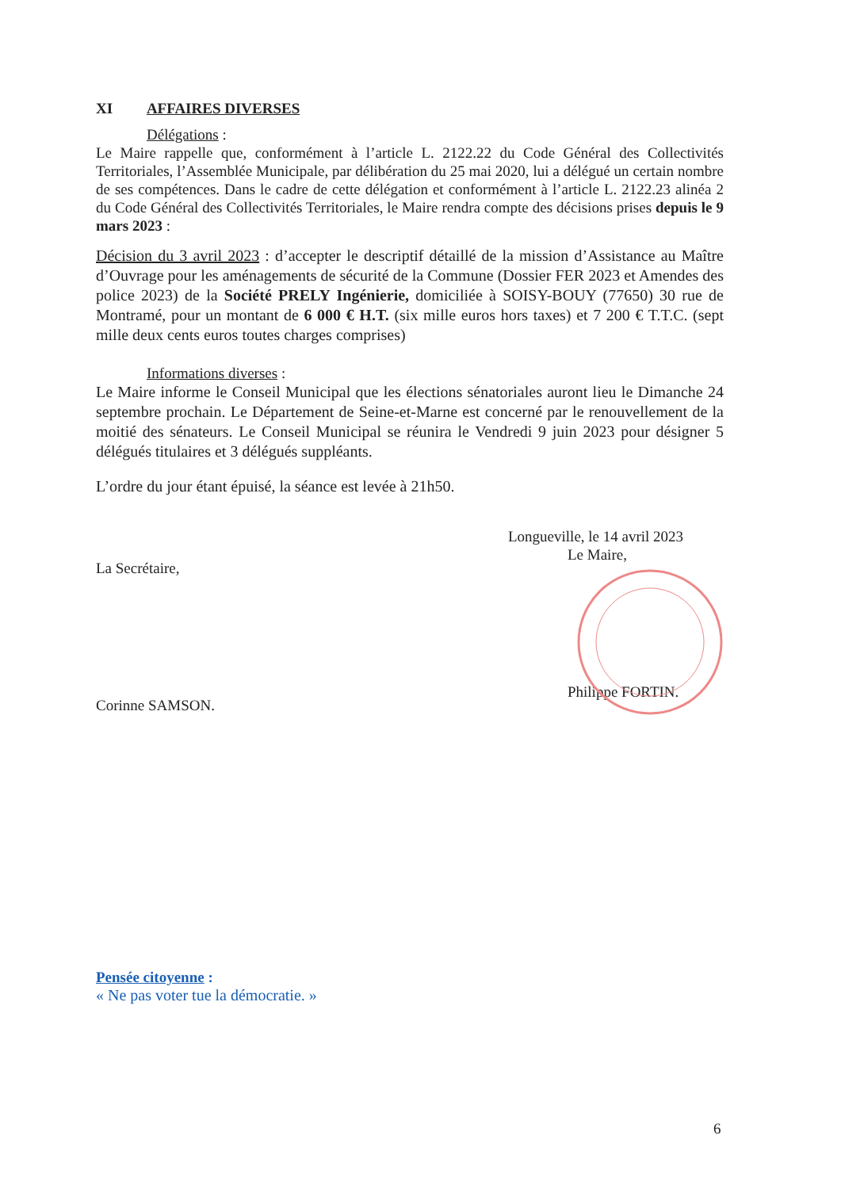XI AFFAIRES DIVERSES
Délégations :
Le Maire rappelle que, conformément à l’article L. 2122.22 du Code Général des Collectivités Territoriales, l’Assemblée Municipale, par délibération du 25 mai 2020, lui a délégué un certain nombre de ses compétences. Dans le cadre de cette délégation et conformément à l’article L. 2122.23 alinéa 2 du Code Général des Collectivités Territoriales, le Maire rendra compte des décisions prises depuis le 9 mars 2023 :
Décision du 3 avril 2023 : d’accepter le descriptif détaillé de la mission d’Assistance au Maître d’Ouvrage pour les aménagements de sécurité de la Commune (Dossier FER 2023 et Amendes des police 2023) de la Société PRELY Ingénierie, domiciliée à SOISY-BOUY (77650) 30 rue de Montramé, pour un montant de 6 000 € H.T. (six mille euros hors taxes) et 7 200 € T.T.C. (sept mille deux cents euros toutes charges comprises)
Informations diverses :
Le Maire informe le Conseil Municipal que les élections sénatoriales auront lieu le Dimanche 24 septembre prochain. Le Département de Seine-et-Marne est concerné par le renouvellement de la moitié des sénateurs. Le Conseil Municipal se réunira le Vendredi 9 juin 2023 pour désigner 5 délégués titulaires et 3 délégués suppléants.
L’ordre du jour étant épuisé, la séance est levée à 21h50.
La Secrétaire,
Corinne SAMSON.
Longueville, le 14 avril 2023
Le Maire,
Philippe FORTIN.
Pensée citoyenne :
« Ne pas voter tue la démocratie. »
6